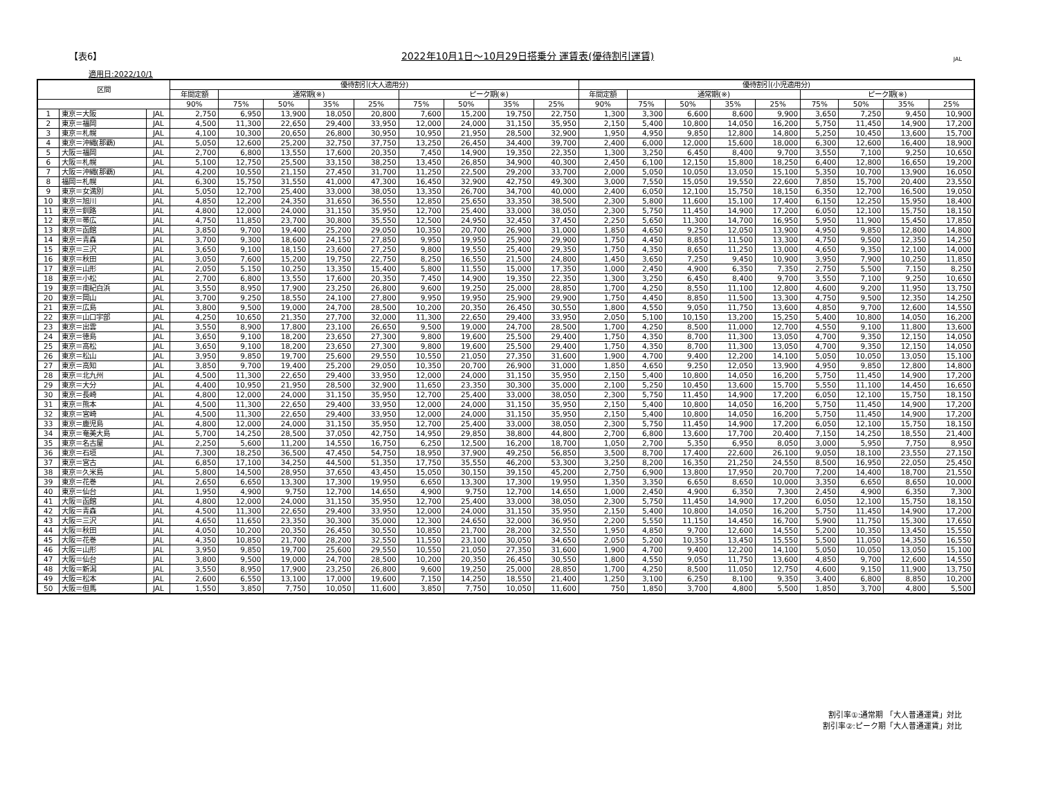【表6】 2022年10月1日～10月29日搭乗分 運賃表(優待割引運賃) JAL
適用日:2022/10/1
| 区間 | | | 優待割引(大人適用分) | | | | | | | | | 優待割引(小児適用分) | | | | | | | | |
| --- | --- | --- | --- | --- | --- | --- | --- | --- | --- | --- | --- | --- | --- | --- | --- | --- | --- | --- | --- | --- |
| | | | 年間定額 | 通常期(※) | | | | ピーク期(※) | | | | 年間定額 | 通常期(※) | | | | ピーク期(※) | | | |
| | | | 90% | 75% | 50% | 35% | 25% | 75% | 50% | 35% | 25% | 90% | 75% | 50% | 35% | 25% | 75% | 50% | 35% | 25% |
| 1 | 東京＝大阪 | JAL | 2,750 | 6,950 | 13,900 | 18,050 | 20,800 | 7,600 | 15,200 | 19,750 | 22,750 | 1,300 | 3,300 | 6,600 | 8,600 | 9,900 | 3,650 | 7,250 | 9,450 | 10,900 |
| 2 | 東京＝福岡 | JAL | 4,500 | 11,300 | 22,650 | 29,400 | 33,950 | 12,000 | 24,000 | 31,150 | 35,950 | 2,150 | 5,400 | 10,800 | 14,050 | 16,200 | 5,750 | 11,450 | 14,900 | 17,200 |
| 3 | 東京＝札幌 | JAL | 4,100 | 10,300 | 20,650 | 26,800 | 30,950 | 10,950 | 21,950 | 28,500 | 32,900 | 1,950 | 4,950 | 9,850 | 12,800 | 14,800 | 5,250 | 10,450 | 13,600 | 15,700 |
| 4 | 東京＝沖縄(那覇) | JAL | 5,050 | 12,600 | 25,200 | 32,750 | 37,750 | 13,250 | 26,450 | 34,400 | 39,700 | 2,400 | 6,000 | 12,000 | 15,600 | 18,000 | 6,300 | 12,600 | 16,400 | 18,900 |
| 5 | 大阪＝福岡 | JAL | 2,700 | 6,800 | 13,550 | 17,600 | 20,350 | 7,450 | 14,900 | 19,350 | 22,350 | 1,300 | 3,250 | 6,450 | 8,400 | 9,700 | 3,550 | 7,100 | 9,250 | 10,650 |
| 6 | 大阪＝札幌 | JAL | 5,100 | 12,750 | 25,500 | 33,150 | 38,250 | 13,450 | 26,850 | 34,900 | 40,300 | 2,450 | 6,100 | 12,150 | 15,800 | 18,250 | 6,400 | 12,800 | 16,650 | 19,200 |
| 7 | 大阪＝沖縄(那覇) | JAL | 4,200 | 10,550 | 21,150 | 27,450 | 31,700 | 11,250 | 22,500 | 29,200 | 33,700 | 2,000 | 5,050 | 10,050 | 13,050 | 15,100 | 5,350 | 10,700 | 13,900 | 16,050 |
| 8 | 福岡＝札幌 | JAL | 6,300 | 15,750 | 31,550 | 41,000 | 47,300 | 16,450 | 32,900 | 42,750 | 49,300 | 3,000 | 7,550 | 15,050 | 19,550 | 22,600 | 7,850 | 15,700 | 20,400 | 23,550 |
| 9 | 東京＝女満別 | JAL | 5,050 | 12,700 | 25,400 | 33,000 | 38,050 | 13,350 | 26,700 | 34,700 | 40,000 | 2,400 | 6,050 | 12,100 | 15,750 | 18,150 | 6,350 | 12,700 | 16,500 | 19,050 |
| 10 | 東京＝旭川 | JAL | 4,850 | 12,200 | 24,350 | 31,650 | 36,550 | 12,850 | 25,650 | 33,350 | 38,500 | 2,300 | 5,800 | 11,600 | 15,100 | 17,400 | 6,150 | 12,250 | 15,950 | 18,400 |
| 11 | 東京＝釧路 | JAL | 4,800 | 12,000 | 24,000 | 31,150 | 35,950 | 12,700 | 25,400 | 33,000 | 38,050 | 2,300 | 5,750 | 11,450 | 14,900 | 17,200 | 6,050 | 12,100 | 15,750 | 18,150 |
| 12 | 東京＝帯広 | JAL | 4,750 | 11,850 | 23,700 | 30,800 | 35,550 | 12,500 | 24,950 | 32,450 | 37,450 | 2,250 | 5,650 | 11,300 | 14,700 | 16,950 | 5,950 | 11,900 | 15,450 | 17,850 |
| 13 | 東京＝函館 | JAL | 3,850 | 9,700 | 19,400 | 25,200 | 29,050 | 10,350 | 20,700 | 26,900 | 31,000 | 1,850 | 4,650 | 9,250 | 12,050 | 13,900 | 4,950 | 9,850 | 12,800 | 14,800 |
| 14 | 東京＝青森 | JAL | 3,700 | 9,300 | 18,600 | 24,150 | 27,850 | 9,950 | 19,950 | 25,900 | 29,900 | 1,750 | 4,450 | 8,850 | 11,500 | 13,300 | 4,750 | 9,500 | 12,350 | 14,250 |
| 15 | 東京＝三沢 | JAL | 3,650 | 9,100 | 18,150 | 23,600 | 27,250 | 9,800 | 19,550 | 25,400 | 29,350 | 1,750 | 4,350 | 8,650 | 11,250 | 13,000 | 4,650 | 9,350 | 12,100 | 14,000 |
| 16 | 東京＝秋田 | JAL | 3,050 | 7,600 | 15,200 | 19,750 | 22,750 | 8,250 | 16,550 | 21,500 | 24,800 | 1,450 | 3,650 | 7,250 | 9,450 | 10,900 | 3,950 | 7,900 | 10,250 | 11,850 |
| 17 | 東京＝山形 | JAL | 2,050 | 5,150 | 10,250 | 13,350 | 15,400 | 5,800 | 11,550 | 15,000 | 17,350 | 1,000 | 2,450 | 4,900 | 6,350 | 7,350 | 2,750 | 5,500 | 7,150 | 8,250 |
| 18 | 東京＝小松 | JAL | 2,700 | 6,800 | 13,550 | 17,600 | 20,350 | 7,450 | 14,900 | 19,350 | 22,350 | 1,300 | 3,250 | 6,450 | 8,400 | 9,700 | 3,550 | 7,100 | 9,250 | 10,650 |
| 19 | 東京＝南紀白浜 | JAL | 3,550 | 8,950 | 17,900 | 23,250 | 26,800 | 9,600 | 19,250 | 25,000 | 28,850 | 1,700 | 4,250 | 8,550 | 11,100 | 12,800 | 4,600 | 9,200 | 11,950 | 13,750 |
| 20 | 東京＝岡山 | JAL | 3,700 | 9,250 | 18,550 | 24,100 | 27,800 | 9,950 | 19,950 | 25,900 | 29,900 | 1,750 | 4,450 | 8,850 | 11,500 | 13,300 | 4,750 | 9,500 | 12,350 | 14,250 |
| 21 | 東京＝広島 | JAL | 3,800 | 9,500 | 19,000 | 24,700 | 28,500 | 10,200 | 20,350 | 26,450 | 30,550 | 1,800 | 4,550 | 9,050 | 11,750 | 13,600 | 4,850 | 9,700 | 12,600 | 14,550 |
| 22 | 東京＝山口宇部 | JAL | 4,250 | 10,650 | 21,350 | 27,700 | 32,000 | 11,300 | 22,650 | 29,400 | 33,950 | 2,050 | 5,100 | 10,150 | 13,200 | 15,250 | 5,400 | 10,800 | 14,050 | 16,200 |
| 23 | 東京＝出雲 | JAL | 3,550 | 8,900 | 17,800 | 23,100 | 26,650 | 9,500 | 19,000 | 24,700 | 28,500 | 1,700 | 4,250 | 8,500 | 11,000 | 12,700 | 4,550 | 9,100 | 11,800 | 13,600 |
| 24 | 東京＝徳島 | JAL | 3,650 | 9,100 | 18,200 | 23,650 | 27,300 | 9,800 | 19,600 | 25,500 | 29,400 | 1,750 | 4,350 | 8,700 | 11,300 | 13,050 | 4,700 | 9,350 | 12,150 | 14,050 |
| 25 | 東京＝高松 | JAL | 3,650 | 9,100 | 18,200 | 23,650 | 27,300 | 9,800 | 19,600 | 25,500 | 29,400 | 1,750 | 4,350 | 8,700 | 11,300 | 13,050 | 4,700 | 9,350 | 12,150 | 14,050 |
| 26 | 東京＝松山 | JAL | 3,950 | 9,850 | 19,700 | 25,600 | 29,550 | 10,550 | 21,050 | 27,350 | 31,600 | 1,900 | 4,700 | 9,400 | 12,200 | 14,100 | 5,050 | 10,050 | 13,050 | 15,100 |
| 27 | 東京＝高知 | JAL | 3,850 | 9,700 | 19,400 | 25,200 | 29,050 | 10,350 | 20,700 | 26,900 | 31,000 | 1,850 | 4,650 | 9,250 | 12,050 | 13,900 | 4,950 | 9,850 | 12,800 | 14,800 |
| 28 | 東京＝北九州 | JAL | 4,500 | 11,300 | 22,650 | 29,400 | 33,950 | 12,000 | 24,000 | 31,150 | 35,950 | 2,150 | 5,400 | 10,800 | 14,050 | 16,200 | 5,750 | 11,450 | 14,900 | 17,200 |
| 29 | 東京＝大分 | JAL | 4,400 | 10,950 | 21,950 | 28,500 | 32,900 | 11,650 | 23,350 | 30,300 | 35,000 | 2,100 | 5,250 | 10,450 | 13,600 | 15,700 | 5,550 | 11,100 | 14,450 | 16,650 |
| 30 | 東京＝長崎 | JAL | 4,800 | 12,000 | 24,000 | 31,150 | 35,950 | 12,700 | 25,400 | 33,000 | 38,050 | 2,300 | 5,750 | 11,450 | 14,900 | 17,200 | 6,050 | 12,100 | 15,750 | 18,150 |
| 31 | 東京＝熊本 | JAL | 4,500 | 11,300 | 22,650 | 29,400 | 33,950 | 12,000 | 24,000 | 31,150 | 35,950 | 2,150 | 5,400 | 10,800 | 14,050 | 16,200 | 5,750 | 11,450 | 14,900 | 17,200 |
| 32 | 東京＝宮崎 | JAL | 4,500 | 11,300 | 22,650 | 29,400 | 33,950 | 12,000 | 24,000 | 31,150 | 35,950 | 2,150 | 5,400 | 10,800 | 14,050 | 16,200 | 5,750 | 11,450 | 14,900 | 17,200 |
| 33 | 東京＝鹿児島 | JAL | 4,800 | 12,000 | 24,000 | 31,150 | 35,950 | 12,700 | 25,400 | 33,000 | 38,050 | 2,300 | 5,750 | 11,450 | 14,900 | 17,200 | 6,050 | 12,100 | 15,750 | 18,150 |
| 34 | 東京＝奄美大島 | JAL | 5,700 | 14,250 | 28,500 | 37,050 | 42,750 | 14,950 | 29,850 | 38,800 | 44,800 | 2,700 | 6,800 | 13,600 | 17,700 | 20,400 | 7,150 | 14,250 | 18,550 | 21,400 |
| 35 | 東京＝名古屋 | JAL | 2,250 | 5,600 | 11,200 | 14,550 | 16,750 | 6,250 | 12,500 | 16,200 | 18,700 | 1,050 | 2,700 | 5,350 | 6,950 | 8,050 | 3,000 | 5,950 | 7,750 | 8,950 |
| 36 | 東京＝石垣 | JAL | 7,300 | 18,250 | 36,500 | 47,450 | 54,750 | 18,950 | 37,900 | 49,250 | 56,850 | 3,500 | 8,700 | 17,400 | 22,600 | 26,100 | 9,050 | 18,100 | 23,550 | 27,150 |
| 37 | 東京＝宮古 | JAL | 6,850 | 17,100 | 34,250 | 44,500 | 51,350 | 17,750 | 35,550 | 46,200 | 53,300 | 3,250 | 8,200 | 16,350 | 21,250 | 24,550 | 8,500 | 16,950 | 22,050 | 25,450 |
| 38 | 東京＝久米島 | JAL | 5,800 | 14,500 | 28,950 | 37,650 | 43,450 | 15,050 | 30,150 | 39,150 | 45,200 | 2,750 | 6,900 | 13,800 | 17,950 | 20,700 | 7,200 | 14,400 | 18,700 | 21,550 |
| 39 | 東京＝花巻 | JAL | 2,650 | 6,650 | 13,300 | 17,300 | 19,950 | 6,650 | 13,300 | 17,300 | 19,950 | 1,350 | 3,350 | 6,650 | 8,650 | 10,000 | 3,350 | 6,650 | 8,650 | 10,000 |
| 40 | 東京＝仙台 | JAL | 1,950 | 4,900 | 9,750 | 12,700 | 14,650 | 4,900 | 9,750 | 12,700 | 14,650 | 1,000 | 2,450 | 4,900 | 6,350 | 7,300 | 2,450 | 4,900 | 6,350 | 7,300 |
| 41 | 大阪＝函館 | JAL | 4,800 | 12,000 | 24,000 | 31,150 | 35,950 | 12,700 | 25,400 | 33,000 | 38,050 | 2,300 | 5,750 | 11,450 | 14,900 | 17,200 | 6,050 | 12,100 | 15,750 | 18,150 |
| 42 | 大阪＝青森 | JAL | 4,500 | 11,300 | 22,650 | 29,400 | 33,950 | 12,000 | 24,000 | 31,150 | 35,950 | 2,150 | 5,400 | 10,800 | 14,050 | 16,200 | 5,750 | 11,450 | 14,900 | 17,200 |
| 43 | 大阪＝三沢 | JAL | 4,650 | 11,650 | 23,350 | 30,300 | 35,000 | 12,300 | 24,650 | 32,000 | 36,950 | 2,200 | 5,550 | 11,150 | 14,450 | 16,700 | 5,900 | 11,750 | 15,300 | 17,650 |
| 44 | 大阪＝秋田 | JAL | 4,050 | 10,200 | 20,350 | 26,450 | 30,550 | 10,850 | 21,700 | 28,200 | 32,550 | 1,950 | 4,850 | 9,700 | 12,600 | 14,550 | 5,200 | 10,350 | 13,450 | 15,550 |
| 45 | 大阪＝花巻 | JAL | 4,350 | 10,850 | 21,700 | 28,200 | 32,550 | 11,550 | 23,100 | 30,050 | 34,650 | 2,050 | 5,200 | 10,350 | 13,450 | 15,550 | 5,500 | 11,050 | 14,350 | 16,550 |
| 46 | 大阪＝山形 | JAL | 3,950 | 9,850 | 19,700 | 25,600 | 29,550 | 10,550 | 21,050 | 27,350 | 31,600 | 1,900 | 4,700 | 9,400 | 12,200 | 14,100 | 5,050 | 10,050 | 13,050 | 15,100 |
| 47 | 大阪＝仙台 | JAL | 3,800 | 9,500 | 19,000 | 24,700 | 28,500 | 10,200 | 20,350 | 26,450 | 30,550 | 1,800 | 4,550 | 9,050 | 11,750 | 13,600 | 4,850 | 9,700 | 12,600 | 14,550 |
| 48 | 大阪＝新潟 | JAL | 3,550 | 8,950 | 17,900 | 23,250 | 26,800 | 9,600 | 19,250 | 25,000 | 28,850 | 1,700 | 4,250 | 8,500 | 11,050 | 12,750 | 4,600 | 9,150 | 11,900 | 13,750 |
| 49 | 大阪＝松本 | JAL | 2,600 | 6,550 | 13,100 | 17,000 | 19,600 | 7,150 | 14,250 | 18,550 | 21,400 | 1,250 | 3,100 | 6,250 | 8,100 | 9,350 | 3,400 | 6,800 | 8,850 | 10,200 |
| 50 | 大阪＝但馬 | JAL | 1,550 | 3,850 | 7,750 | 10,050 | 11,600 | 3,850 | 7,750 | 10,050 | 11,600 | 750 | 1,850 | 3,700 | 4,800 | 5,500 | 1,850 | 3,700 | 4,800 | 5,500 |
割引率①:通常期 「大人普通運賃」対比
割引率②:ピーク期「大人普通運賃」対比